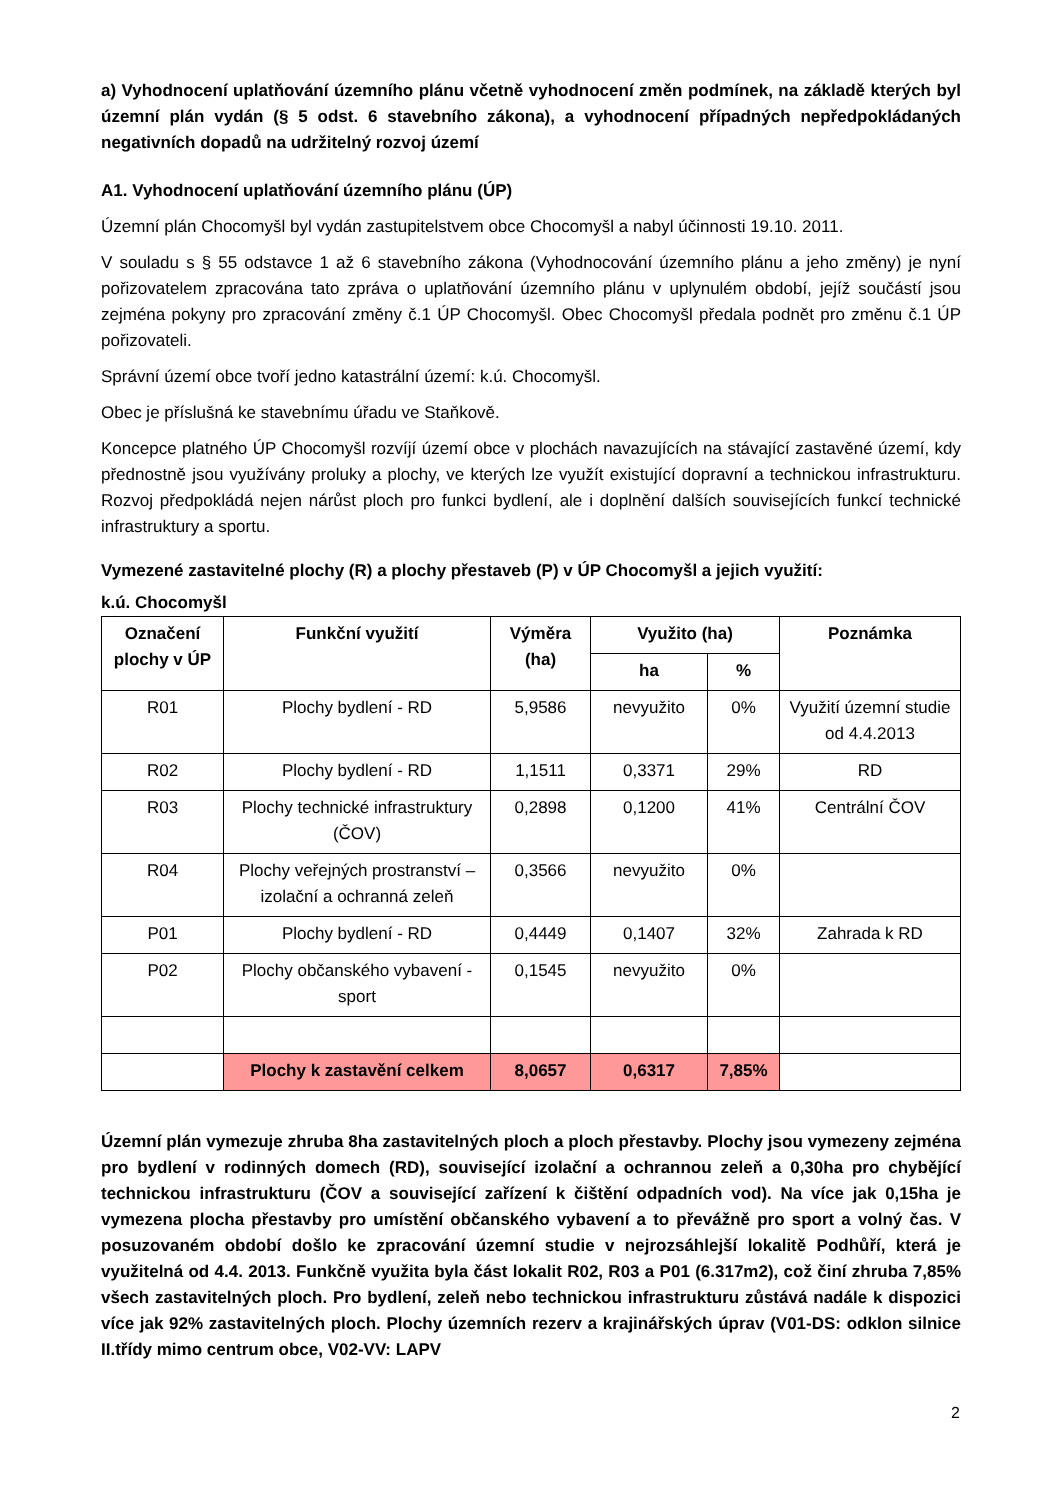a) Vyhodnocení uplatňování územního plánu včetně vyhodnocení změn podmínek, na základě kterých byl územní plán vydán (§ 5 odst. 6 stavebního zákona), a vyhodnocení případných nepředpokládaných negativních dopadů na udržitelný rozvoj území
A1. Vyhodnocení uplatňování územního plánu (ÚP)
Územní plán Chocomyšl byl vydán zastupitelstvem obce Chocomyšl a nabyl účinnosti 19.10. 2011.
V souladu s § 55 odstavce 1 až 6 stavebního zákona (Vyhodnocování územního plánu a jeho změny) je nyní pořizovatelem zpracována tato zpráva o uplatňování územního plánu v uplynulém období, jejíž součástí jsou zejména pokyny pro zpracování změny č.1 ÚP Chocomyšl. Obec Chocomyšl předala podnět pro změnu č.1 ÚP pořizovateli.
Správní území obce tvoří jedno katastrální území: k.ú. Chocomyšl.
Obec je příslušná ke stavebnímu úřadu ve Staňkově.
Koncepce platného ÚP Chocomyšl rozvíjí území obce v plochách navazujících na stávající zastavěné území, kdy přednostně jsou využívány proluky a plochy, ve kterých lze využít existující dopravní a technickou infrastrukturu. Rozvoj předpokládá nejen nárůst ploch pro funkci bydlení, ale i doplnění dalších souvisejících funkcí technické infrastruktury a sportu.
Vymezené zastavitelné plochy (R) a plochy přestaveb (P) v ÚP Chocomyšl a jejich využití:
k.ú. Chocomyšl
| Označení plochy v ÚP | Funkční využití | Výměra (ha) | Využito (ha) | | Poznámka |
| --- | --- | --- | --- | --- | --- |
| | | | ha | % | |
| R01 | Plochy bydlení - RD | 5,9586 | nevyužito | 0% | Využití územní studie od 4.4.2013 |
| R02 | Plochy bydlení - RD | 1,1511 | 0,3371 | 29% | RD |
| R03 | Plochy technické infrastruktury (ČOV) | 0,2898 | 0,1200 | 41% | Centrální ČOV |
| R04 | Plochy veřejných prostranství – izolační a ochranná zeleň | 0,3566 | nevyužito | 0% | |
| P01 | Plochy bydlení - RD | 0,4449 | 0,1407 | 32% | Zahrada k RD |
| P02 | Plochy občanského vybavení - sport | 0,1545 | nevyužito | 0% | |
| | Plochy k zastavění celkem | 8,0657 | 0,6317 | 7,85% | |
Územní plán vymezuje zhruba 8ha zastavitelných ploch a ploch přestavby. Plochy jsou vymezeny zejména pro bydlení v rodinných domech (RD), související izolační a ochrannou zeleň a 0,30ha pro chybějící technickou infrastrukturu (ČOV a související zařízení k čištění odpadních vod). Na více jak 0,15ha je vymezena plocha přestavby pro umístění občanského vybavení a to převážně pro sport a volný čas. V posuzovaném období došlo ke zpracování územní studie v nejrozsáhlejší lokalitě Podhůří, která je využitelná od 4.4. 2013. Funkčně využita byla část lokalit R02, R03 a P01 (6.317m2), což činí zhruba 7,85% všech zastavitelných ploch. Pro bydlení, zeleň nebo technickou infrastrukturu zůstává nadále k dispozici více jak 92% zastavitelných ploch. Plochy územních rezerv a krajinářských úprav (V01-DS: odklon silnice II.třídy mimo centrum obce, V02-VV: LAPV
2